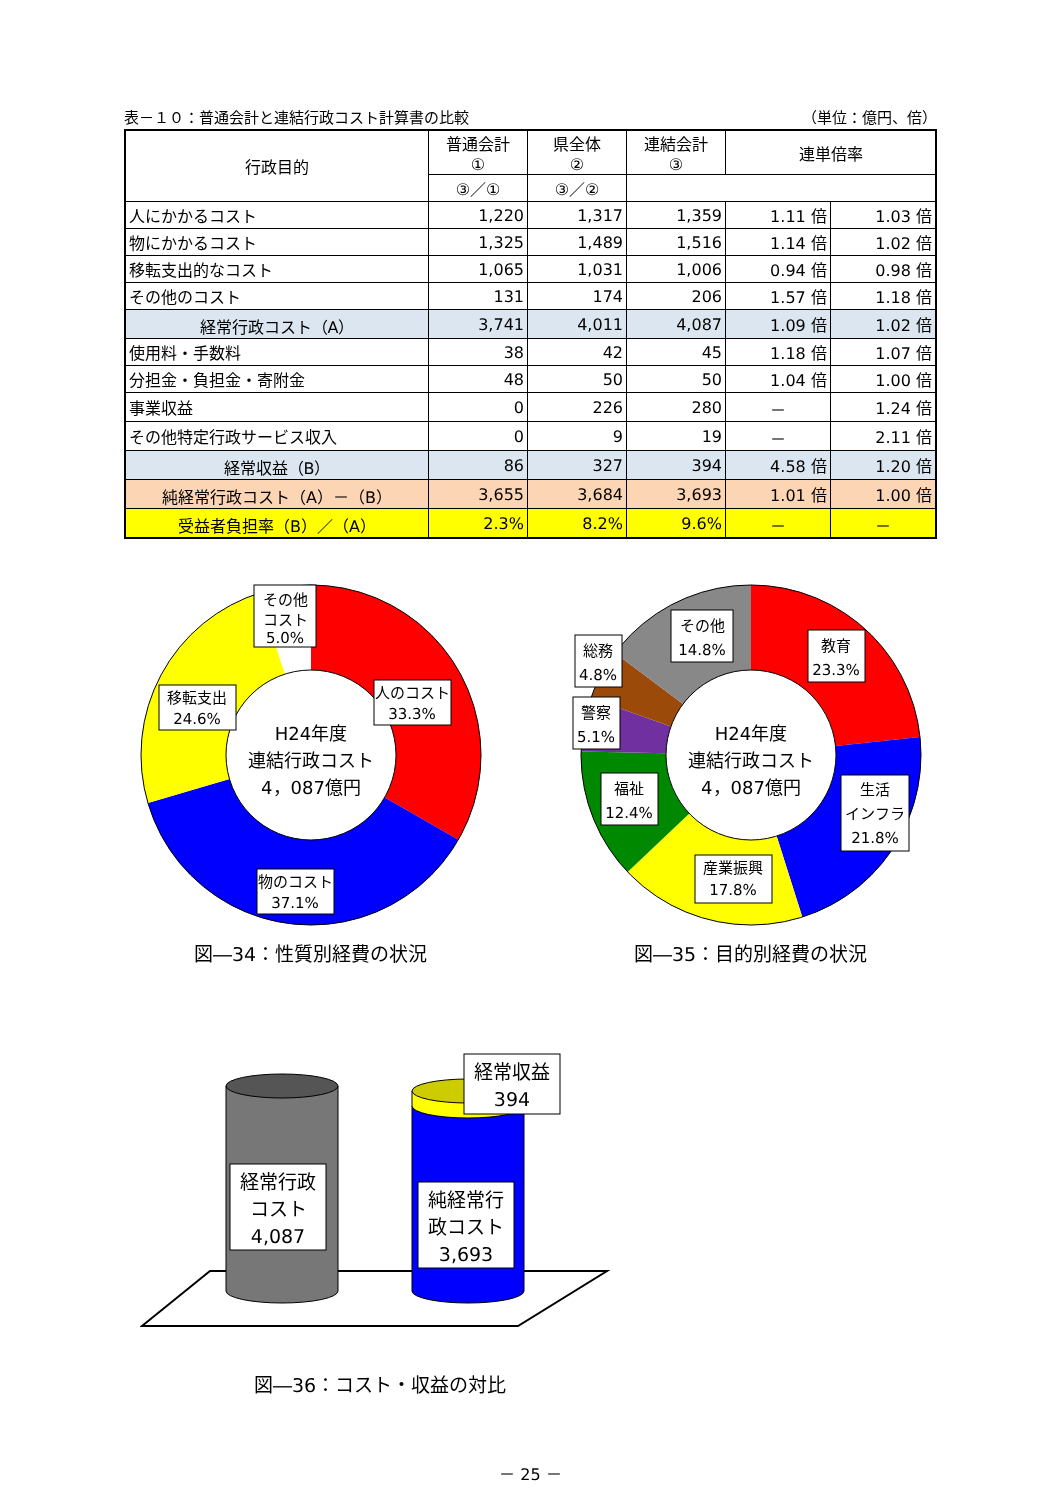表－１０：普通会計と連結行政コスト計算書の比較 （単位：億円、倍）
| 行政目的 | 普通会計 ① | 県全体 ② | 連結会計 ③ | 連単倍率 | |
| --- | --- | --- | --- | --- | --- |
| | ③／① | ③／② | | | |
| 人にかかるコスト | 1,220 | 1,317 | 1,359 | 1.11 倍 | 1.03 倍 |
| 物にかかるコスト | 1,325 | 1,489 | 1,516 | 1.14 倍 | 1.02 倍 |
| 移転支出的なコスト | 1,065 | 1,031 | 1,006 | 0.94 倍 | 0.98 倍 |
| その他のコスト | 131 | 174 | 206 | 1.57 倍 | 1.18 倍 |
| 経常行政コスト（A） | 3,741 | 4,011 | 4,087 | 1.09 倍 | 1.02 倍 |
| 使用料・手数料 | 38 | 42 | 45 | 1.18 倍 | 1.07 倍 |
| 分担金・負担金・寄附金 | 48 | 50 | 50 | 1.04 倍 | 1.00 倍 |
| 事業収益 | 0 | 226 | 280 | － | 1.24 倍 |
| その他特定行政サービス収入 | 0 | 9 | 19 | － | 2.11 倍 |
| 経常収益（B） | 86 | 327 | 394 | 4.58 倍 | 1.20 倍 |
| 純経常行政コスト（A）－（B） | 3,655 | 3,684 | 3,693 | 1.01 倍 | 1.00 倍 |
| 受益者負担率（B）／（A） | 2.3% | 8.2% | 9.6% | － | － |
H24年度
連結行政コスト
4，087億円
その他
コスト
5.0%
人のコスト
33.3%
移転支出
24.6%
物のコスト
37.1%
図―34：性質別経費の状況
H24年度
連結行政コスト
4，087億円
その他
14.8%
教育
23.3%
総務
4.8%
警察
5.1%
福祉
12.4%
生活
インフラ
21.8%
産業振興
17.8%
図―35：目的別経費の状況
経常行政
コスト
4,087
純経常行
政コスト
3,693
経常収益
394
図―36：コスト・収益の対比
－ 25 －